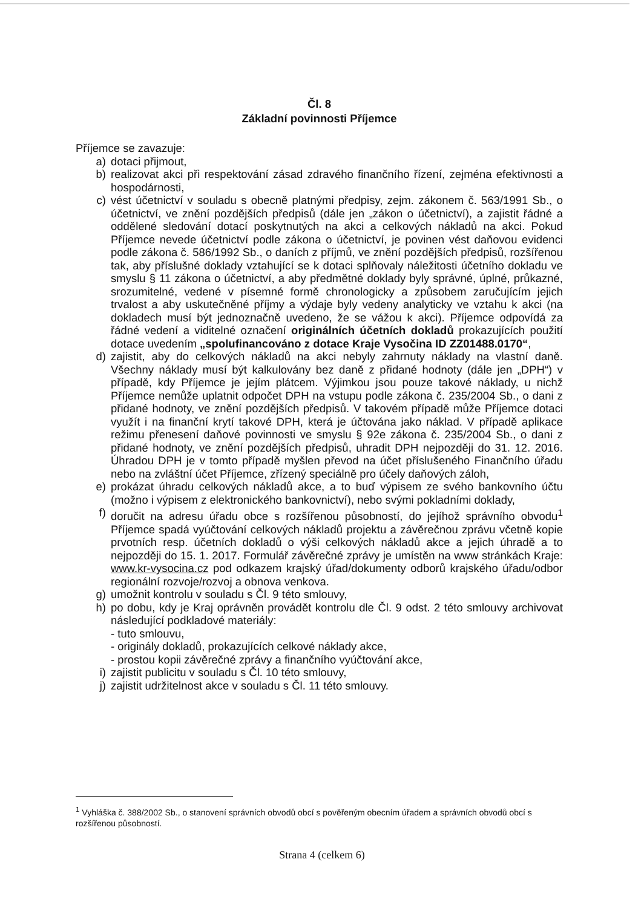Čl. 8
Základní povinnosti Příjemce
Příjemce se zavazuje:
a) dotaci přijmout,
b) realizovat akci při respektování zásad zdravého finančního řízení, zejména efektivnosti a hospodárnosti,
c) vést účetnictví v souladu s obecně platnými předpisy, zejm. zákonem č. 563/1991 Sb., o účetnictví, ve znění pozdějších předpisů (dále jen „zákon o účetnictví), a zajistit řádné a oddělené sledování dotací poskytnutých na akci a celkových nákladů na akci. Pokud Příjemce nevede účetnictví podle zákona o účetnictví, je povinen vést daňovou evidenci podle zákona č. 586/1992 Sb., o daních z příjmů, ve znění pozdějších předpisů, rozšířenou tak, aby příslušné doklady vztahující se k dotaci splňovaly náležitosti účetního dokladu ve smyslu § 11 zákona o účetnictví, a aby předmětné doklady byly správné, úplné, průkazné, srozumitelné, vedené v písemné formě chronologicky a způsobem zaručujícím jejich trvalost a aby uskutečněné příjmy a výdaje byly vedeny analyticky ve vztahu k akci (na dokladech musí být jednoznačně uvedeno, že se vážou k akci). Příjemce odpovídá za řádné vedení a viditelné označení originálních účetních dokladů prokazujících použití dotace uvedením „spolufinancováno z dotace Kraje Vysočina ID ZZ01488.0170“,
d) zajistit, aby do celkových nákladů na akci nebyly zahrnuty náklady na vlastní daně. Všechny náklady musí být kalkulovány bez daně z přidané hodnoty (dále jen „DPH“) v případě, kdy Příjemce je jejím plátcem. Výjimkou jsou pouze takové náklady, u nichž Příjemce nemůže uplatnit odpočet DPH na vstupu podle zákona č. 235/2004 Sb., o dani z přidané hodnoty, ve znění pozdějších předpisů. V takovém případě může Příjemce dotaci využít i na finanční krytí takové DPH, která je účtována jako náklad. V případě aplikace režimu přenesení daňové povinnosti ve smyslu § 92e zákona č. 235/2004 Sb., o dani z přidané hodnoty, ve znění pozdějších předpisů, uhradit DPH nejpozději do 31. 12. 2016. Úhradou DPH je v tomto případě myšlen převod na účet příslušeného Finančního úřadu nebo na zvláštní účet Příjemce, zřízený speciálně pro účely daňových záloh,
e) prokázat úhradu celkových nákladů akce, a to buď výpisem ze svého bankovního účtu (možno i výpisem z elektronického bankovnictví), nebo svými pokladními doklady,
f) doručit na adresu úřadu obce s rozšířenou působností, do jejíhož správního obvodu<sup>1</sup> Příjemce spadá vyúčtování celkových nákladů projektu a závěrečnou zprávu včetně kopie prvotních resp. účetních dokladů o výši celkových nákladů akce a jejich úhradě a to nejpozději do 15. 1. 2017. Formulář závěrečné zprávy je umístěn na www stránkách Kraje: www.kr-vysocina.cz pod odkazem krajský úřad/dokumenty odborů krajského úřadu/odbor regionální rozvoje/rozvoj a obnova venkova.
g) umožnit kontrolu v souladu s Čl. 9 této smlouvy,
h) po dobu, kdy je Kraj oprávněn provádět kontrolu dle Čl. 9 odst. 2 této smlouvy archivovat následující podkladové materiály:
- tuto smlouvu,
- originály dokladů, prokazujících celkové náklady akce,
- prostou kopii závěrečné zprávy a finančního vyúčtování akce,
i) zajistit publicitu v souladu s Čl. 10 této smlouvy,
j) zajistit udržitelnost akce v souladu s Čl. 11 této smlouvy.
<sup>1</sup> Vyhláška č. 388/2002 Sb., o stanovení správních obvodů obcí s pověřeným obecním úřadem a správních obvodů obcí s rozšířenou působností.
Strana 4 (celkem 6)